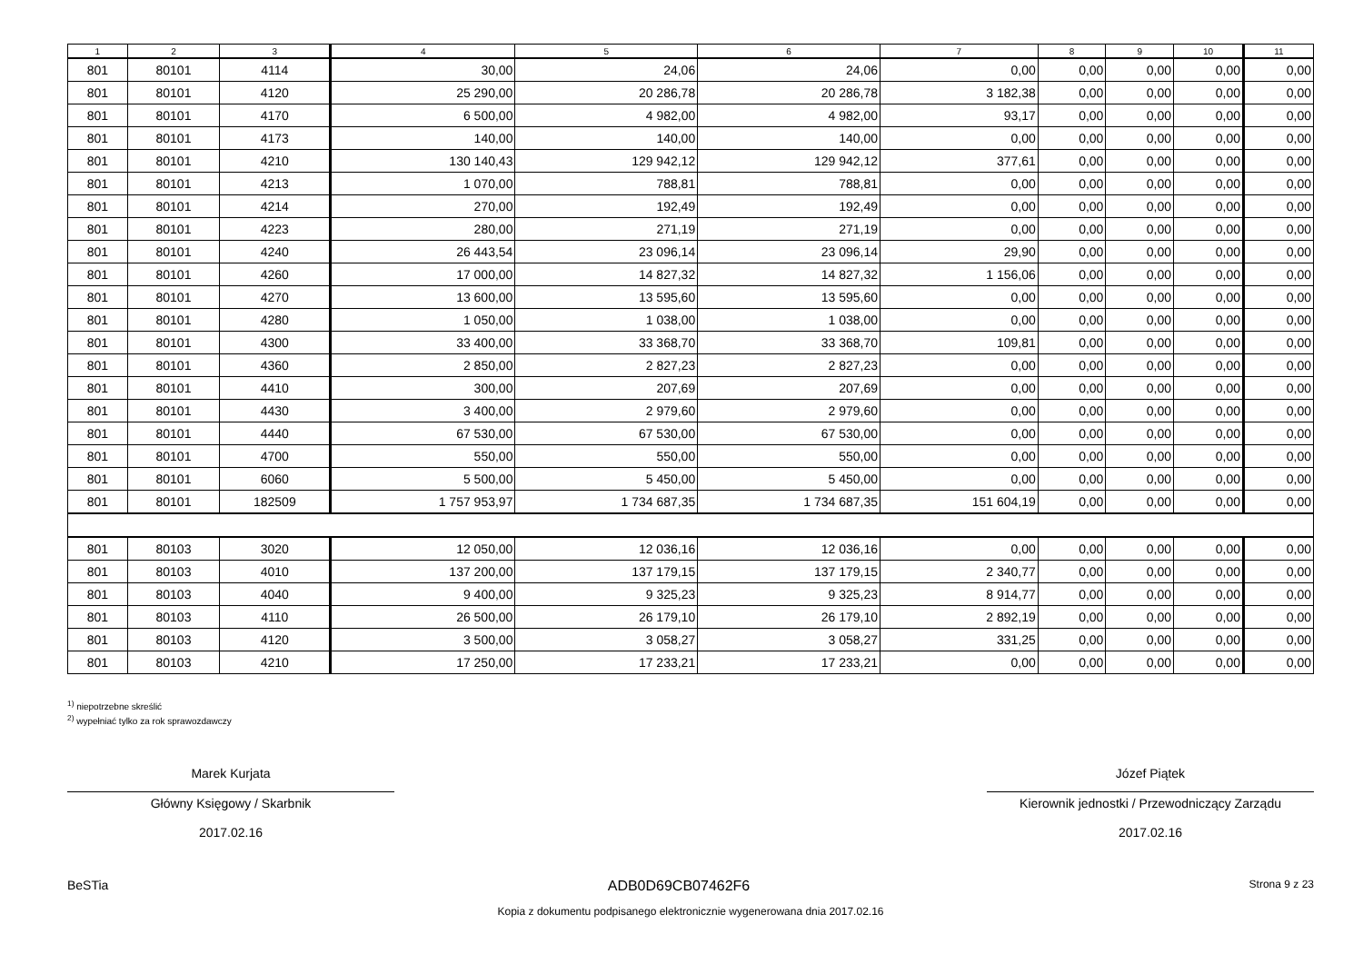| 1 | 2 | 3 | 4 | 5 | 6 | 7 | 8 | 9 | 10 | 11 |
| --- | --- | --- | --- | --- | --- | --- | --- | --- | --- | --- |
| 801 | 80101 | 4114 | 30,00 | 24,06 | 24,06 | 0,00 | 0,00 | 0,00 | 0,00 | 0,00 |
| 801 | 80101 | 4120 | 25 290,00 | 20 286,78 | 20 286,78 | 3 182,38 | 0,00 | 0,00 | 0,00 | 0,00 |
| 801 | 80101 | 4170 | 6 500,00 | 4 982,00 | 4 982,00 | 93,17 | 0,00 | 0,00 | 0,00 | 0,00 |
| 801 | 80101 | 4173 | 140,00 | 140,00 | 140,00 | 0,00 | 0,00 | 0,00 | 0,00 | 0,00 |
| 801 | 80101 | 4210 | 130 140,43 | 129 942,12 | 129 942,12 | 377,61 | 0,00 | 0,00 | 0,00 | 0,00 |
| 801 | 80101 | 4213 | 1 070,00 | 788,81 | 788,81 | 0,00 | 0,00 | 0,00 | 0,00 | 0,00 |
| 801 | 80101 | 4214 | 270,00 | 192,49 | 192,49 | 0,00 | 0,00 | 0,00 | 0,00 | 0,00 |
| 801 | 80101 | 4223 | 280,00 | 271,19 | 271,19 | 0,00 | 0,00 | 0,00 | 0,00 | 0,00 |
| 801 | 80101 | 4240 | 26 443,54 | 23 096,14 | 23 096,14 | 29,90 | 0,00 | 0,00 | 0,00 | 0,00 |
| 801 | 80101 | 4260 | 17 000,00 | 14 827,32 | 14 827,32 | 1 156,06 | 0,00 | 0,00 | 0,00 | 0,00 |
| 801 | 80101 | 4270 | 13 600,00 | 13 595,60 | 13 595,60 | 0,00 | 0,00 | 0,00 | 0,00 | 0,00 |
| 801 | 80101 | 4280 | 1 050,00 | 1 038,00 | 1 038,00 | 0,00 | 0,00 | 0,00 | 0,00 | 0,00 |
| 801 | 80101 | 4300 | 33 400,00 | 33 368,70 | 33 368,70 | 109,81 | 0,00 | 0,00 | 0,00 | 0,00 |
| 801 | 80101 | 4360 | 2 850,00 | 2 827,23 | 2 827,23 | 0,00 | 0,00 | 0,00 | 0,00 | 0,00 |
| 801 | 80101 | 4410 | 300,00 | 207,69 | 207,69 | 0,00 | 0,00 | 0,00 | 0,00 | 0,00 |
| 801 | 80101 | 4430 | 3 400,00 | 2 979,60 | 2 979,60 | 0,00 | 0,00 | 0,00 | 0,00 | 0,00 |
| 801 | 80101 | 4440 | 67 530,00 | 67 530,00 | 67 530,00 | 0,00 | 0,00 | 0,00 | 0,00 | 0,00 |
| 801 | 80101 | 4700 | 550,00 | 550,00 | 550,00 | 0,00 | 0,00 | 0,00 | 0,00 | 0,00 |
| 801 | 80101 | 6060 | 5 500,00 | 5 450,00 | 5 450,00 | 0,00 | 0,00 | 0,00 | 0,00 | 0,00 |
| 801 | 80101 | 182509 | 1 757 953,97 | 1 734 687,35 | 1 734 687,35 | 151 604,19 | 0,00 | 0,00 | 0,00 | 0,00 |
| 801 | 80103 | 3020 | 12 050,00 | 12 036,16 | 12 036,16 | 0,00 | 0,00 | 0,00 | 0,00 | 0,00 |
| 801 | 80103 | 4010 | 137 200,00 | 137 179,15 | 137 179,15 | 2 340,77 | 0,00 | 0,00 | 0,00 | 0,00 |
| 801 | 80103 | 4040 | 9 400,00 | 9 325,23 | 9 325,23 | 8 914,77 | 0,00 | 0,00 | 0,00 | 0,00 |
| 801 | 80103 | 4110 | 26 500,00 | 26 179,10 | 26 179,10 | 2 892,19 | 0,00 | 0,00 | 0,00 | 0,00 |
| 801 | 80103 | 4120 | 3 500,00 | 3 058,27 | 3 058,27 | 331,25 | 0,00 | 0,00 | 0,00 | 0,00 |
| 801 | 80103 | 4210 | 17 250,00 | 17 233,21 | 17 233,21 | 0,00 | 0,00 | 0,00 | 0,00 | 0,00 |
<sup>1)</sup> niepotrzebne skreślić
<sup>2)</sup> wypełniać tylko za rok sprawozdawczy
Marek Kurjata
Główny Księgowy / Skarbnik
2017.02.16
Józef Piątek
Kierownik jednostki / Przewodniczący Zarządu
2017.02.16
BeSTia ADB0D69CB07462F6 Strona 9 z 23
Kopia z dokumentu podpisanego elektronicznie wygenerowana dnia 2017.02.16